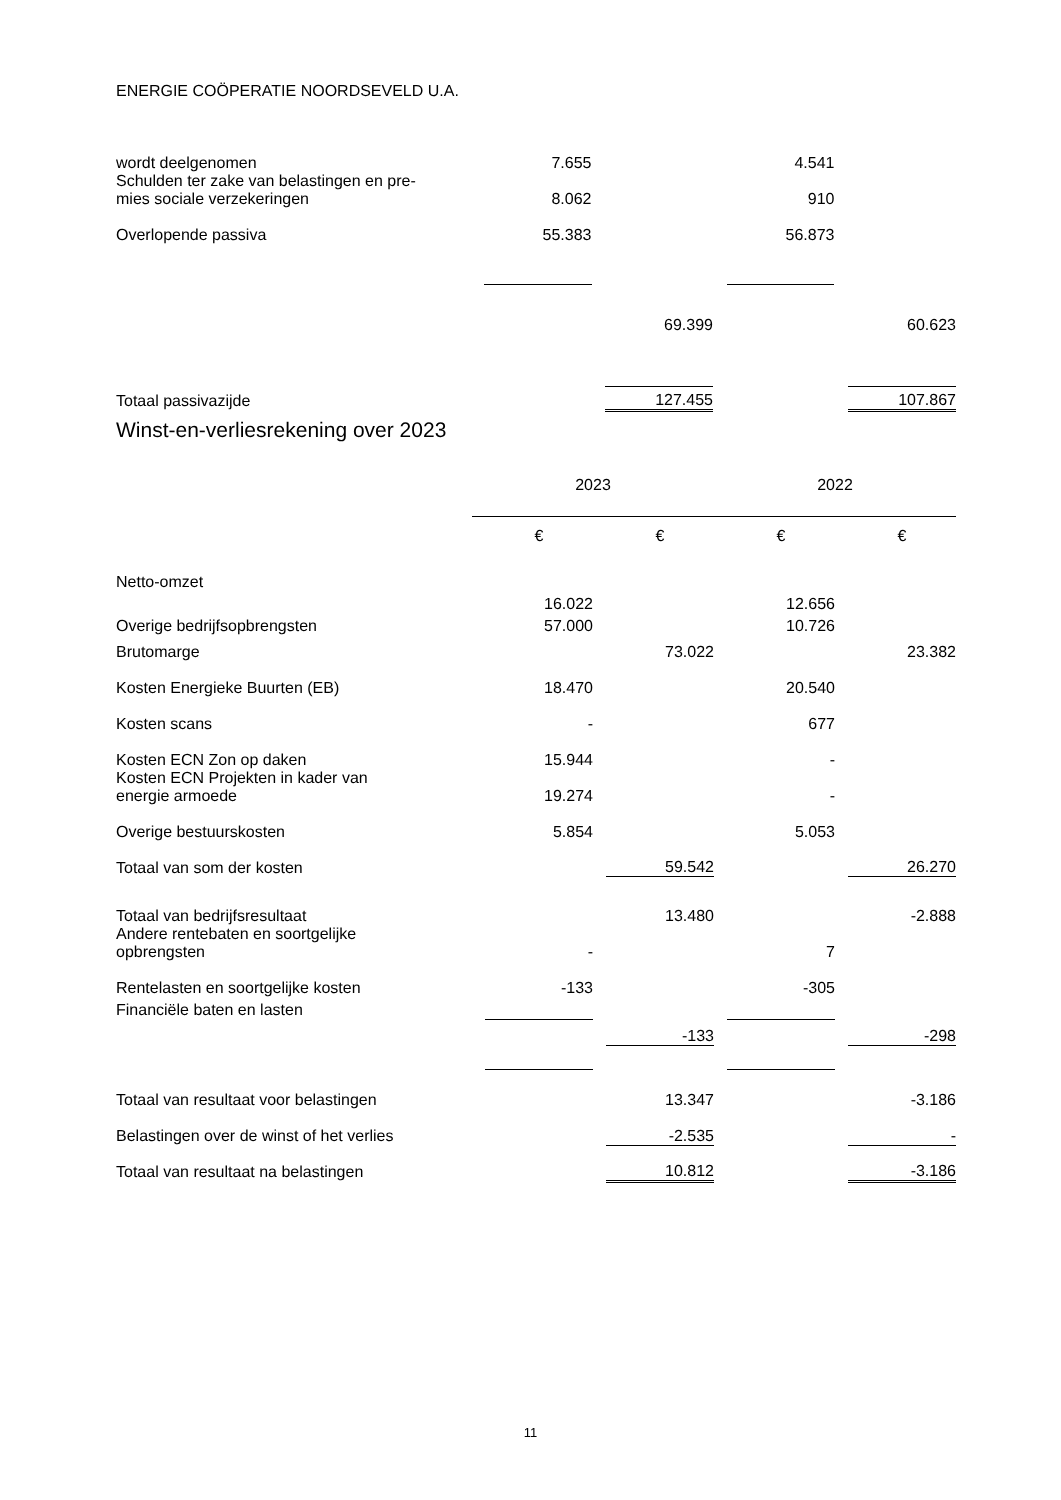ENERGIE COÖPERATIE NOORDSEVELD U.A.
| wordt deelgenomen | | 7.655 | | | | 4.541 | | |
| Schulden ter zake van belastingen en pre- mies sociale verzekeringen | | 8.062 | | | | 910 | | |
| Overlopende passiva | | 55.383 | | | | 56.873 | | |
| | | | | 69.399 | | | | 60.623 |
| Totaal passivazijde | | | | 127.455 | | | | 107.867 |
Winst-en-verliesrekening over 2023
| | 2023 | | | | 2022 | | | |
| | | € | | € | | € | | € |
| Netto-omzet | | | | | | | | |
| | | 16.022 | | | | 12.656 | | |
| Overige bedrijfsopbrengsten | | 57.000 | | | | 10.726 | | |
| Brutomarge | | | | 73.022 | | | | 23.382 |
| Kosten Energieke Buurten (EB) | | 18.470 | | | | 20.540 | | |
| Kosten scans | | - | | | | 677 | | |
| Kosten ECN Zon op daken | | 15.944 | | | | - | | |
| Kosten ECN Projekten in kader van energie armoede | | 19.274 | | | | - | | |
| Overige bestuurskosten | | 5.854 | | | | 5.053 | | |
| Totaal van som der kosten | | | | 59.542 | | | | 26.270 |
| Totaal van bedrijfsresultaat | | | | 13.480 | | | | -2.888 |
| Andere rentebaten en soortgelijke opbrengsten | | - | | | | 7 | | |
| Rentelasten en soortgelijke kosten | | -133 | | | | -305 | | |
| Financiële baten en lasten | | | | | | | | |
| | | | | -133 | | | | -298 |
| Totaal van resultaat voor belastingen | | | | 13.347 | | | | -3.186 |
| Belastingen over de winst of het verlies | | | | -2.535 | | | | - |
| Totaal van resultaat na belastingen | | | | 10.812 | | | | -3.186 |
11